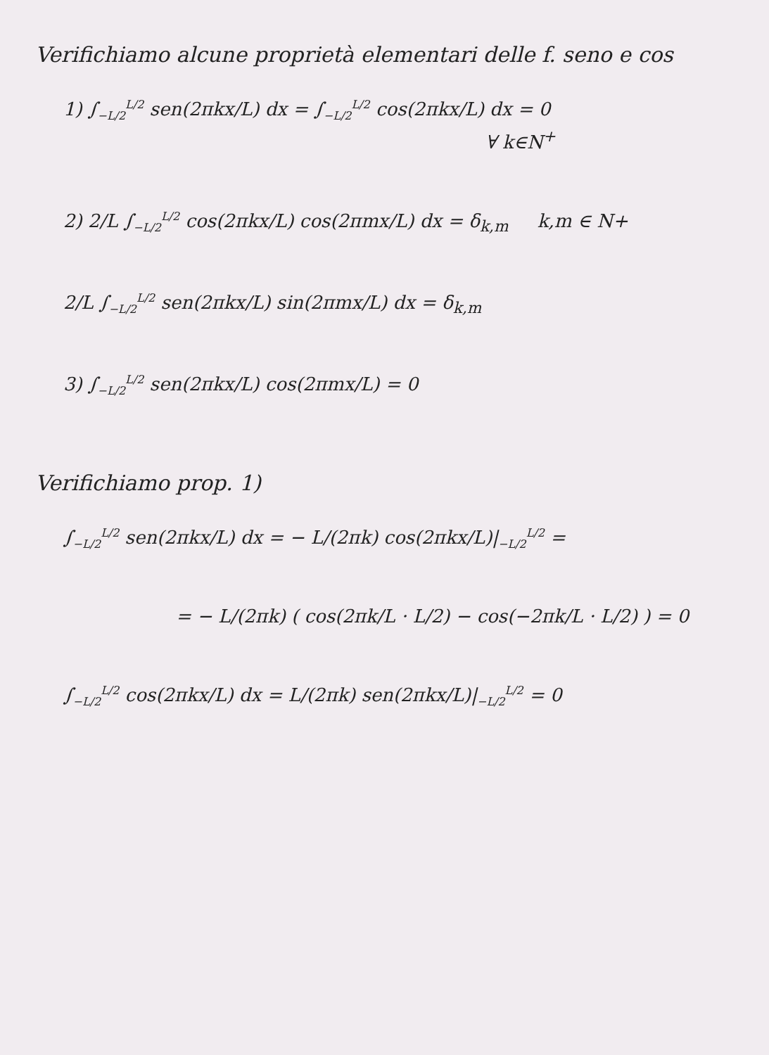Verifichiamo alcune proprietà elementari delle f. seno e cos
1) ∫<sub>−L/2</sub><sup>L/2</sup> sen(2πkx/L) dx = ∫<sub>−L/2</sub><sup>L/2</sup> cos(2πkx/L) dx = 0
∀ k∈N<sup>+</sup>
2) 2/L ∫<sub>−L/2</sub><sup>L/2</sup> cos(2πkx/L) cos(2πmx/L) dx = δ<sub>k,m</sub> k,m ∈ N+
2/L ∫<sub>−L/2</sub><sup>L/2</sup> sen(2πkx/L) sin(2πmx/L) dx = δ<sub>k,m</sub>
3) ∫<sub>−L/2</sub><sup>L/2</sup> sen(2πkx/L) cos(2πmx/L) = 0
Verifichiamo prop. 1)
∫<sub>−L/2</sub><sup>L/2</sup> sen(2πkx/L) dx = − L/(2πk) cos(2πkx/L)|<sub>−L/2</sub><sup>L/2</sup> =
= − L/(2πk) ( cos(2πk/L · L/2) − cos(−2πk/L · L/2) ) = 0
∫<sub>−L/2</sub><sup>L/2</sup> cos(2πkx/L) dx = L/(2πk) sen(2πkx/L)|<sub>−L/2</sub><sup>L/2</sup> = 0